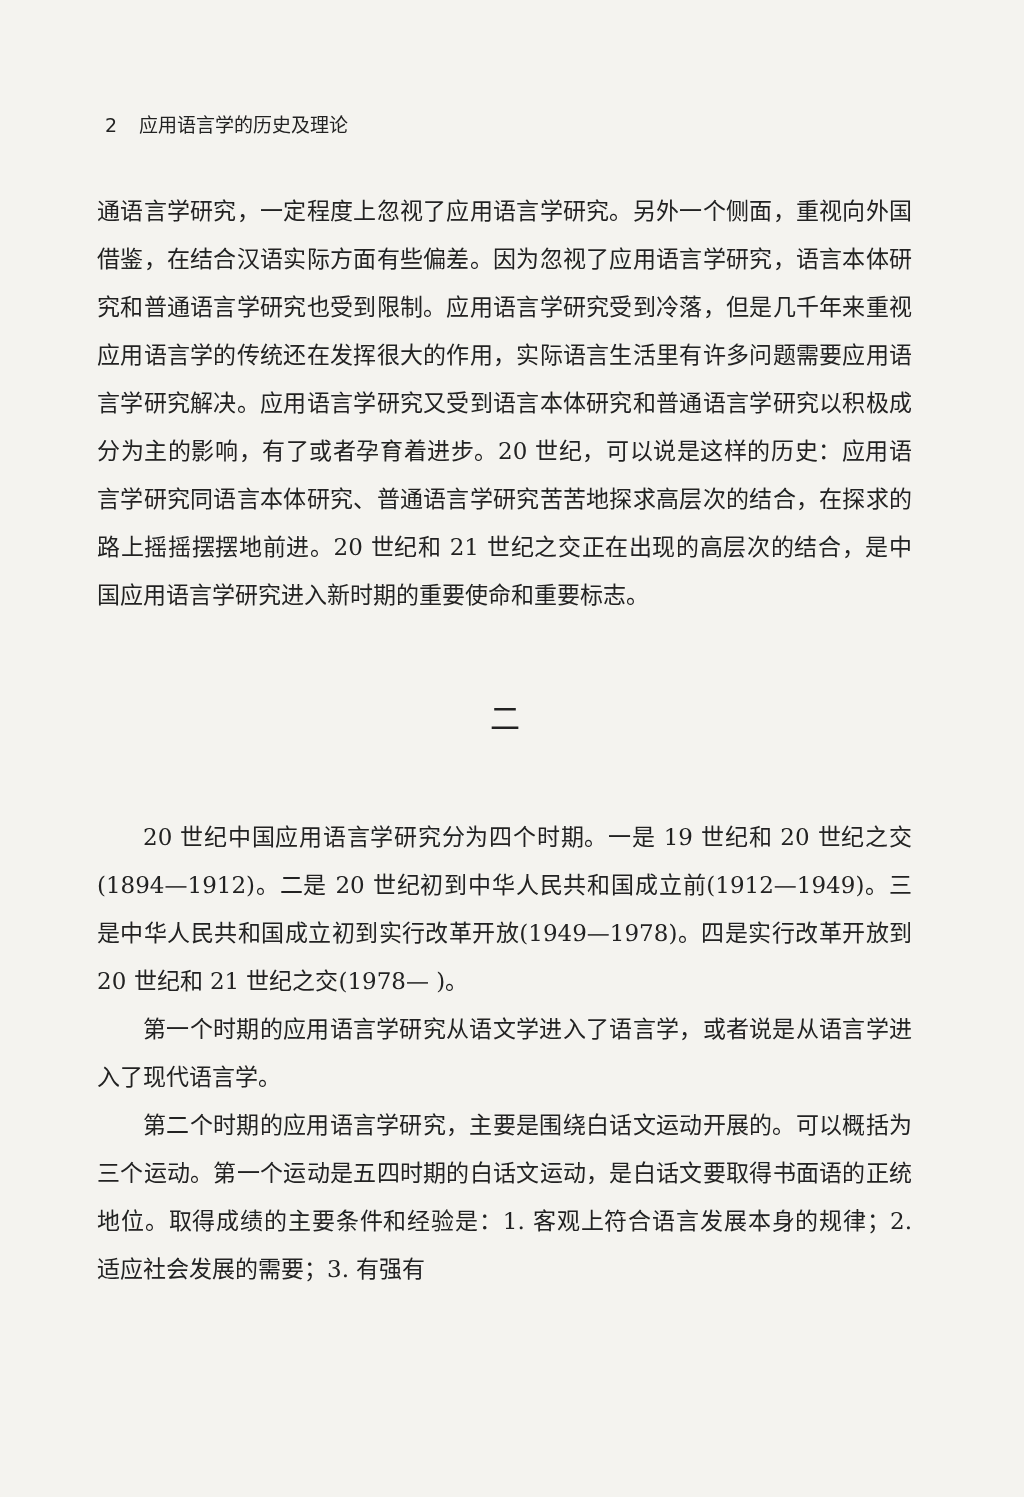2 应用语言学的历史及理论
通语言学研究，一定程度上忽视了应用语言学研究。另外一个侧面，重视向外国借鉴，在结合汉语实际方面有些偏差。因为忽视了应用语言学研究，语言本体研究和普通语言学研究也受到限制。应用语言学研究受到冷落，但是几千年来重视应用语言学的传统还在发挥很大的作用，实际语言生活里有许多问题需要应用语言学研究解决。应用语言学研究又受到语言本体研究和普通语言学研究以积极成分为主的影响，有了或者孕育着进步。20 世纪，可以说是这样的历史：应用语言学研究同语言本体研究、普通语言学研究苦苦地探求高层次的结合，在探求的路上摇摇摆摆地前进。20 世纪和 21 世纪之交正在出现的高层次的结合，是中国应用语言学研究进入新时期的重要使命和重要标志。
二
20 世纪中国应用语言学研究分为四个时期。一是 19 世纪和 20 世纪之交(1894—1912)。二是 20 世纪初到中华人民共和国成立前(1912—1949)。三是中华人民共和国成立初到实行改革开放(1949—1978)。四是实行改革开放到 20 世纪和 21 世纪之交(1978— )。
第一个时期的应用语言学研究从语文学进入了语言学，或者说是从语言学进入了现代语言学。
第二个时期的应用语言学研究，主要是围绕白话文运动开展的。可以概括为三个运动。第一个运动是五四时期的白话文运动，是白话文要取得书面语的正统地位。取得成绩的主要条件和经验是：1. 客观上符合语言发展本身的规律；2. 适应社会发展的需要；3. 有强有